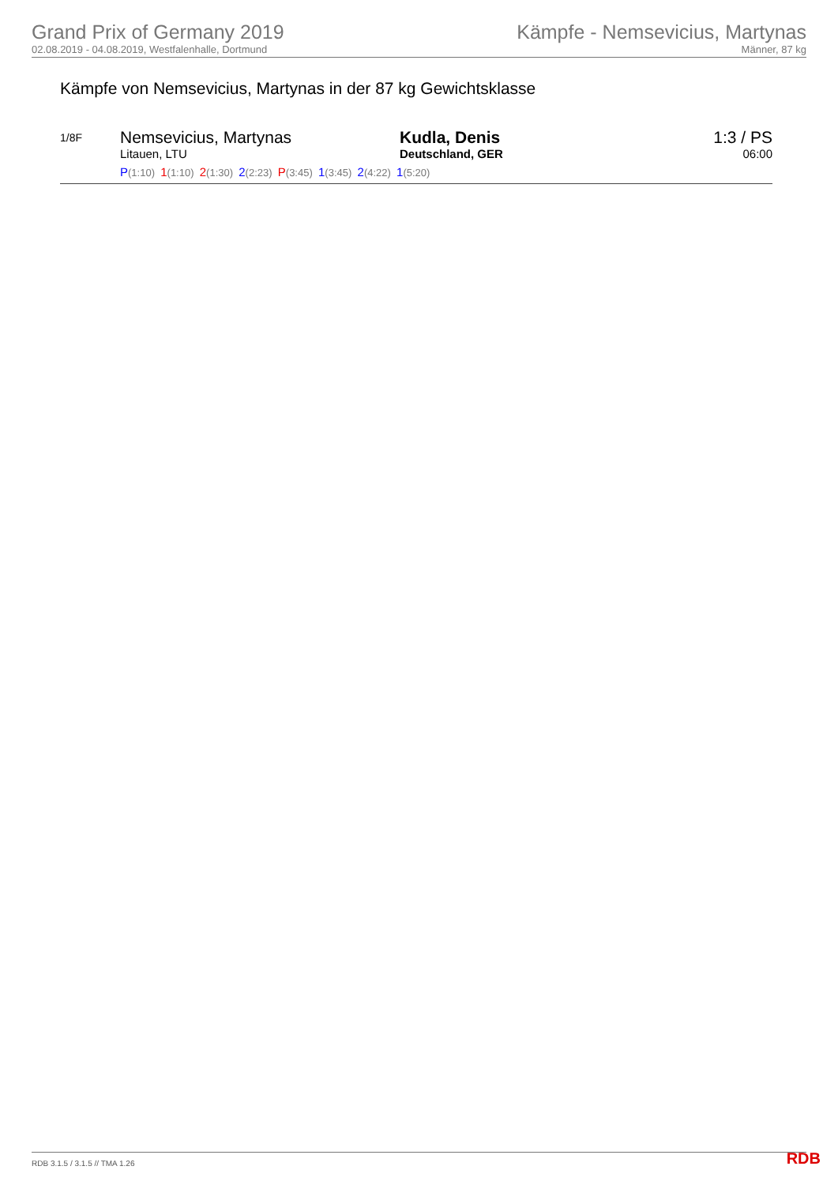Grand Prix of Germany 2019
02.08.2019 - 04.08.2019, Westfalenhalle, Dortmund
Kämpfe - Nemsevicius, Martynas
Männer, 87 kg
Kämpfe von Nemsevicius, Martynas in der 87 kg Gewichtsklasse
| 1/8F | Nemsevicius, Martynas Litauen, LTU | Kudla, Denis Deutschland, GER | 1:3 / PS 06:00 |
| | P (1:10) 1 (1:10) 2 (1:30) 2 (2:23) P (3:45) 1 (3:45) 2 (4:22) 1 (5:20) | | |
RDB 3.1.5 / 3.1.5 // TMA 1.26 RDB